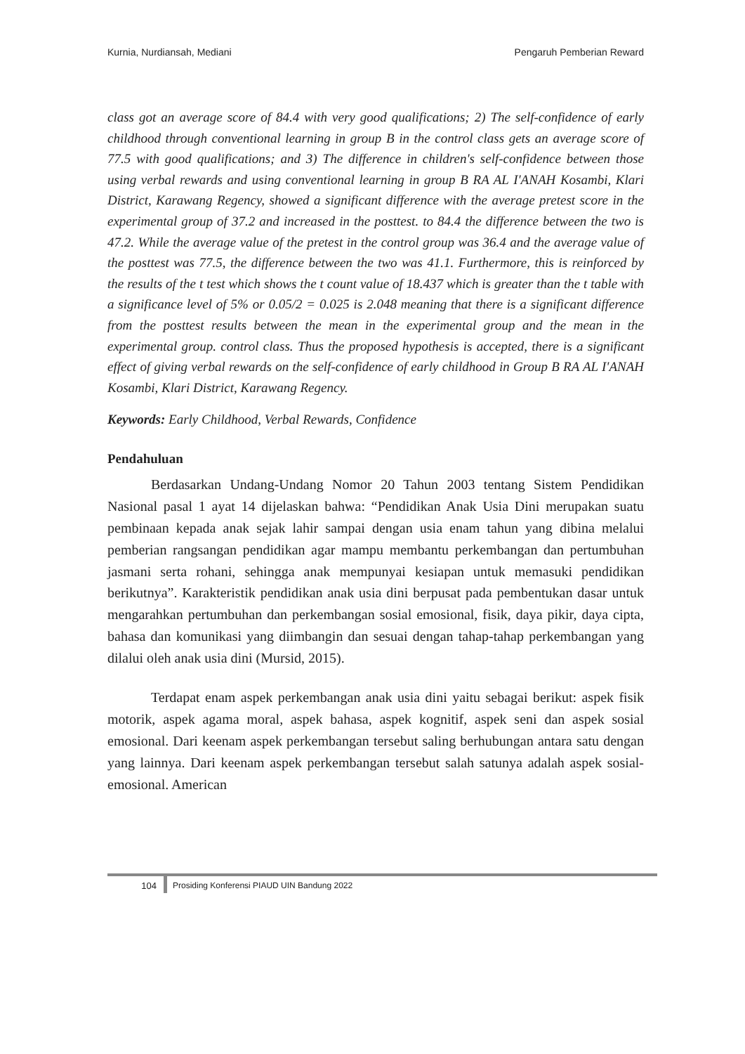Kurnia, Nurdiansah, Mediani Pengaruh Pemberian Reward
class got an average score of 84.4 with very good qualifications; 2) The self-confidence of early childhood through conventional learning in group B in the control class gets an average score of 77.5 with good qualifications; and 3) The difference in children's self-confidence between those using verbal rewards and using conventional learning in group B RA AL I'ANAH Kosambi, Klari District, Karawang Regency, showed a significant difference with the average pretest score in the experimental group of 37.2 and increased in the posttest. to 84.4 the difference between the two is 47.2. While the average value of the pretest in the control group was 36.4 and the average value of the posttest was 77.5, the difference between the two was 41.1. Furthermore, this is reinforced by the results of the t test which shows the t count value of 18.437 which is greater than the t table with a significance level of 5% or 0.05/2 = 0.025 is 2.048 meaning that there is a significant difference from the posttest results between the mean in the experimental group and the mean in the experimental group. control class. Thus the proposed hypothesis is accepted, there is a significant effect of giving verbal rewards on the self-confidence of early childhood in Group B RA AL I'ANAH Kosambi, Klari District, Karawang Regency.
Keywords: Early Childhood, Verbal Rewards, Confidence
Pendahuluan
Berdasarkan Undang-Undang Nomor 20 Tahun 2003 tentang Sistem Pendidikan Nasional pasal 1 ayat 14 dijelaskan bahwa: “Pendidikan Anak Usia Dini merupakan suatu pembinaan kepada anak sejak lahir sampai dengan usia enam tahun yang dibina melalui pemberian rangsangan pendidikan agar mampu membantu perkembangan dan pertumbuhan jasmani serta rohani, sehingga anak mempunyai kesiapan untuk memasuki pendidikan berikutnya”. Karakteristik pendidikan anak usia dini berpusat pada pembentukan dasar untuk mengarahkan pertumbuhan dan perkembangan sosial emosional, fisik, daya pikir, daya cipta, bahasa dan komunikasi yang diimbangin dan sesuai dengan tahap-tahap perkembangan yang dilalui oleh anak usia dini (Mursid, 2015).
Terdapat enam aspek perkembangan anak usia dini yaitu sebagai berikut: aspek fisik motorik, aspek agama moral, aspek bahasa, aspek kognitif, aspek seni dan aspek sosial emosional. Dari keenam aspek perkembangan tersebut saling berhubungan antara satu dengan yang lainnya. Dari keenam aspek perkembangan tersebut salah satunya adalah aspek sosial-emosional. American
104 Prosiding Konferensi PIAUD UIN Bandung 2022